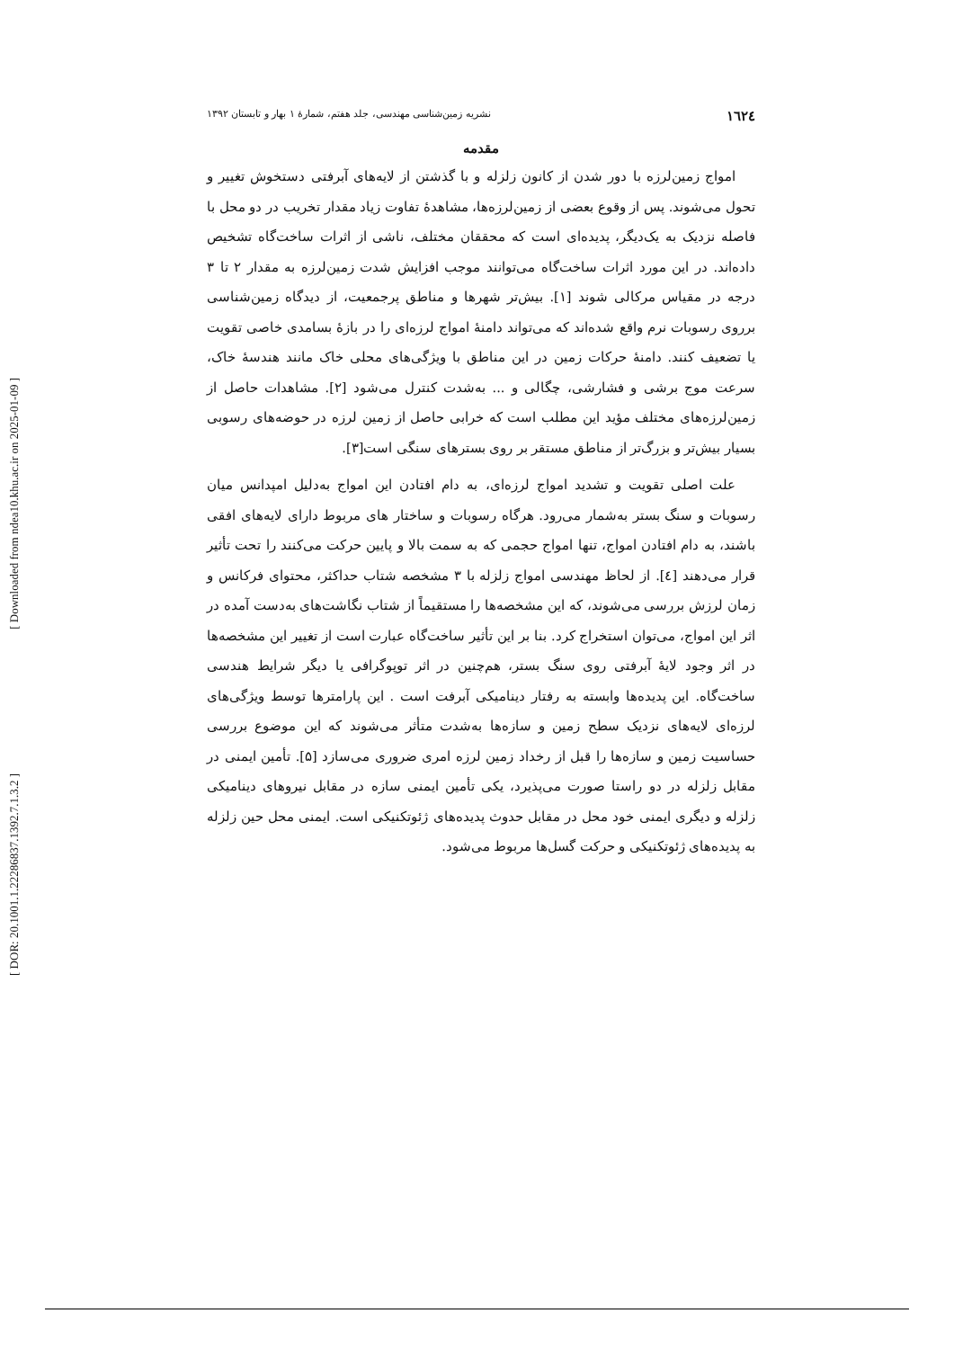[ Downloaded from ndea10.khu.ac.ir on 2025-01-09 ]
[ DOR: 20.1001.1.22286837.1392.7.1.3.2 ]
١٦٢٤ نشریه زمین‌شناسی مهندسی، جلد هفتم، شمارهٔ ۱ بهار و تابستان ۱۳۹۲
مقدمه
امواج زمین‌لرزه با دور شدن از کانون زلزله و با گذشتن از لایه‌های آبرفتی دستخوش تغییر و تحول می‌شوند. پس از وقوع بعضی از زمین‌لرزه‌ها، مشاهدهٔ تفاوت زیاد مقدار تخریب در دو محل با فاصله نزدیک به یک‌دیگر، پدیده‌ای است که محققان مختلف، ناشی از اثرات ساخت‌گاه تشخیص داده‌اند. در این مورد اثرات ساخت‌گاه می‌توانند موجب افزایش شدت زمین‌لرزه به مقدار ۲ تا ۳ درجه در مقیاس مرکالی شوند [۱]. بیش‌تر شهرها و مناطق پرجمعیت، از دیدگاه زمین‌شناسی برروی رسوبات نرم واقع شده‌اند که می‌تواند دامنهٔ امواج لرزه‌ای را در بازهٔ بسامدی خاصی تقویت یا تضعیف کنند. دامنهٔ حرکات زمین در این مناطق با ویژگی‌های محلی خاک مانند هندسهٔ خاک، سرعت موج برشی و فشارشی، چگالی و ... به‌شدت کنترل می‌شود [۲]. مشاهدات حاصل از زمین‌لرزه‌های مختلف مؤید این مطلب است که خرابی حاصل از زمین لرزه در حوضه‌های رسوبی بسیار بیش‌تر و بزرگ‌تر از مناطق مستقر بر روی بسترهای سنگی است[۳].
علت اصلی تقویت و تشدید امواج لرزه‌ای، به دام افتادن این امواج به‌دلیل امپدانس میان رسوبات و سنگ بستر به‌شمار می‌رود. هرگاه رسوبات و ساختار های مربوط دارای لایه‌های افقی باشند، به دام افتادن امواج، تنها امواج حجمی که به سمت بالا و پایین حرکت می‌کنند را تحت تأثیر قرار می‌دهند [٤]. از لحاظ مهندسی امواج زلزله با ۳ مشخصه شتاب حداکثر، محتوای فرکانس و زمان لرزش بررسی می‌شوند، که این مشخصه‌ها را مستقیماً از شتاب نگاشت‌های به‌دست آمده در اثر این امواج، می‌توان استخراج کرد. بنا بر این تأثیر ساخت‌گاه عبارت است از تغییر این مشخصه‌ها در اثر وجود لایهٔ آبرفتی روی سنگ بستر، هم‌چنین در اثر توپوگرافی یا دیگر شرایط هندسی ساخت‌گاه. این پدیده‌ها وابسته به رفتار دینامیکی آبرفت است . این پارامترها توسط ویژگی‌های لرزه‌ای لایه‌های نزدیک سطح زمین و سازه‌ها به‌شدت متأثر می‌شوند که این موضوع بررسی حساسیت زمین و سازه‌ها را قبل از رخداد زمین لرزه امری ضروری می‌سازد [۵]. تأمین ایمنی در مقابل زلزله در دو راستا صورت می‌پذیرد، یکی تأمین ایمنی سازه در مقابل نیروهای دینامیکی زلزله و دیگری ایمنی خود محل در مقابل حدوث پدیده‌های ژئوتکنیکی است. ایمنی محل حین زلزله به پدیده‌های ژئوتکنیکی و حرکت گسل‌ها مربوط می‌شود.